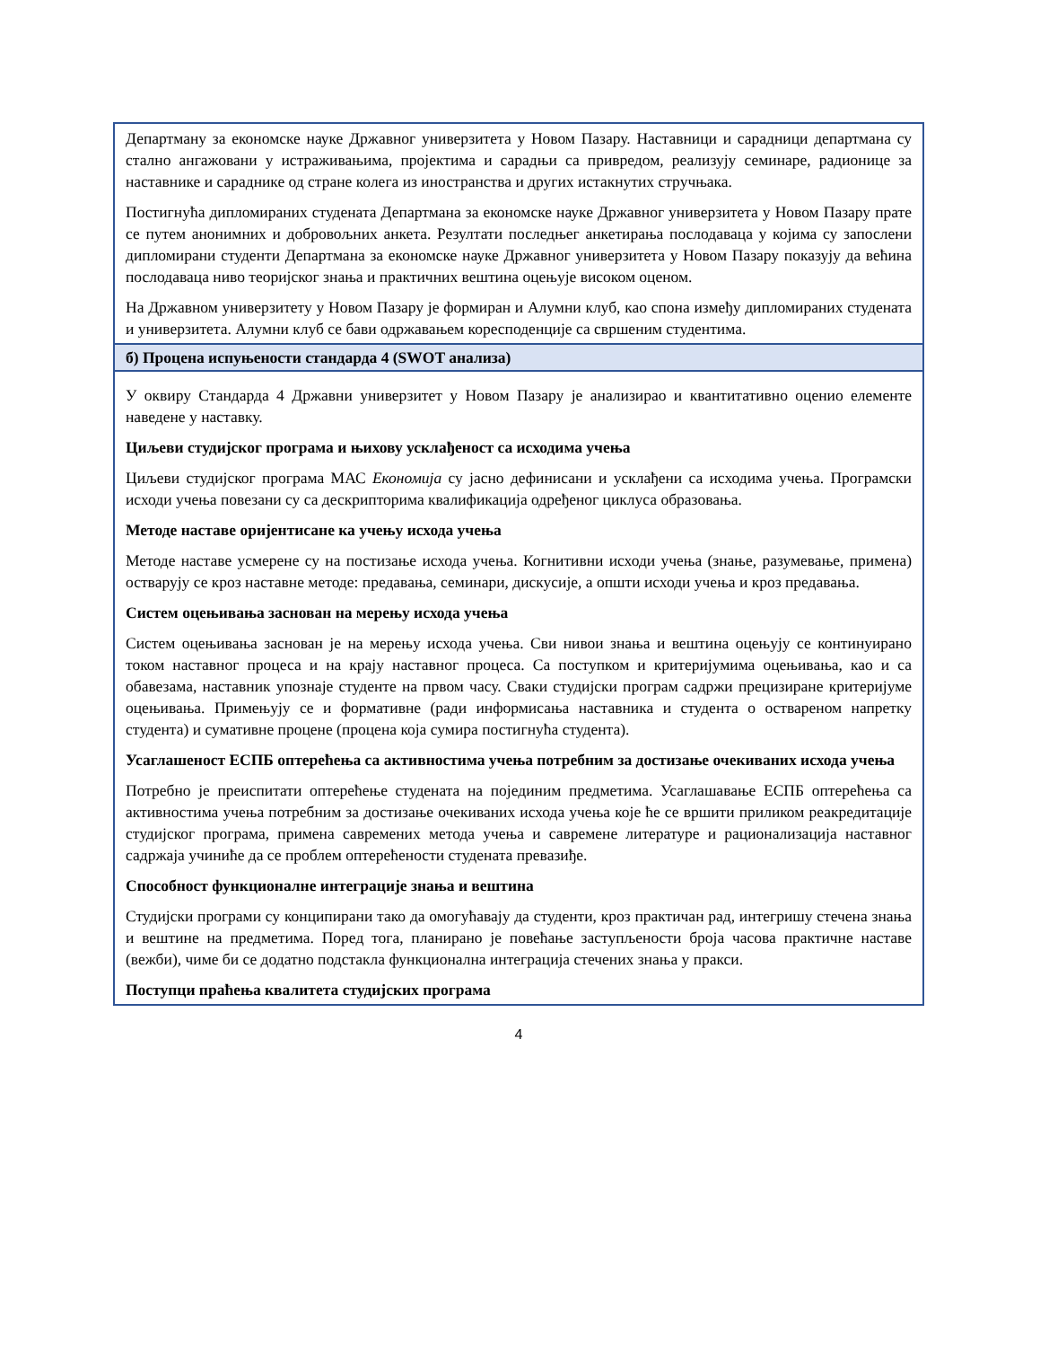| Департману за економске науке Државног универзитета у Новом Пазару. Наставници и сарадници департмана су стално ангажовани у истраживањима, пројектима и сарадњи са привредом, реализују семинаре, радионице за наставнике и сараднике од стране колега из иностранства и других истакнутих стручњака. Постигнућа дипломираних студената Департмана за економске науке Државног универзитета у Новом Пазару прате се путем анонимних и добровољних анкета. Резултати последњег анкетирања послодаваца у којима су запослени дипломирани студенти Департмана за економске науке Државног универзитета у Новом Пазару показују да већина послодаваца ниво теоријског знања и практичних вештина оцењује високом оценом. На Државном универзитету у Новом Пазару је формиран и Алумни клуб, као спона између дипломираних студената и универзитета. Алумни клуб се бави одржавањем коресподенције са свршеним студентима. |
| б) Процена испуњености стандарда 4 (SWOT анализа) |
| У оквиру Стандарда 4 Државни универзитет у Новом Пазару је анализирао и квантитативно оценио елементе наведене у наставку. Циљеви студијског програма и њихову усклађеност са исходима учења Циљеви студијског програма МАС Економија су јасно дефинисани и усклађени са исходима учења. Програмски исходи учења повезани су са дескрипторима квалификација одређеног циклуса образовања. Методе наставе оријентисане ка учењу исхода учења Методе наставе усмерене су на постизање исхода учења. Когнитивни исходи учења (знање, разумевање, примена) остварују се кроз наставне методе: предавања, семинари, дискусије, а општи исходи учења и кроз предавања. Систем оцењивања заснован на мерењу исхода учења Систем оцењивања заснован је на мерењу исхода учења. Сви нивои знања и вештина оцењују се континуирано током наставног процеса и на крају наставног процеса. Са поступком и критеријумима оцењивања, као и са обавезама, наставник упознаје студенте на првом часу. Сваки студијски програм садржи прецизиране критеријуме оцењивања. Примењују се и формативне (ради информисања наставника и студента о оствареном напретку студента) и сумативне процене (процена која сумира постигнућа студента). Усаглашеност ЕСПБ оптерећења са активностима учења потребним за достизање очекиваних исхода учења Потребно је преиспитати оптерећење студената на појединим предметима. Усаглашавање ЕСПБ оптерећења са активностима учења потребним за достизање очекиваних исхода учења које ће се вршити приликом реакредитације студијског програма, примена савремених метода учења и савремене литературе и рационализација наставног садржаја учиниће да се проблем оптерећености студената превазиђе. Способност функционалне интеграције знања и вештина Студијски програми су конципирани тако да омогућавају да студенти, кроз практичан рад, интегришу стечена знања и вештине на предметима. Поред тога, планирано је повећање заступљености броја часова практичне наставе (вежби), чиме би се додатно подстакла функционална интеграција стечених знања у пракси. Поступци праћења квалитета студијских програма |
4